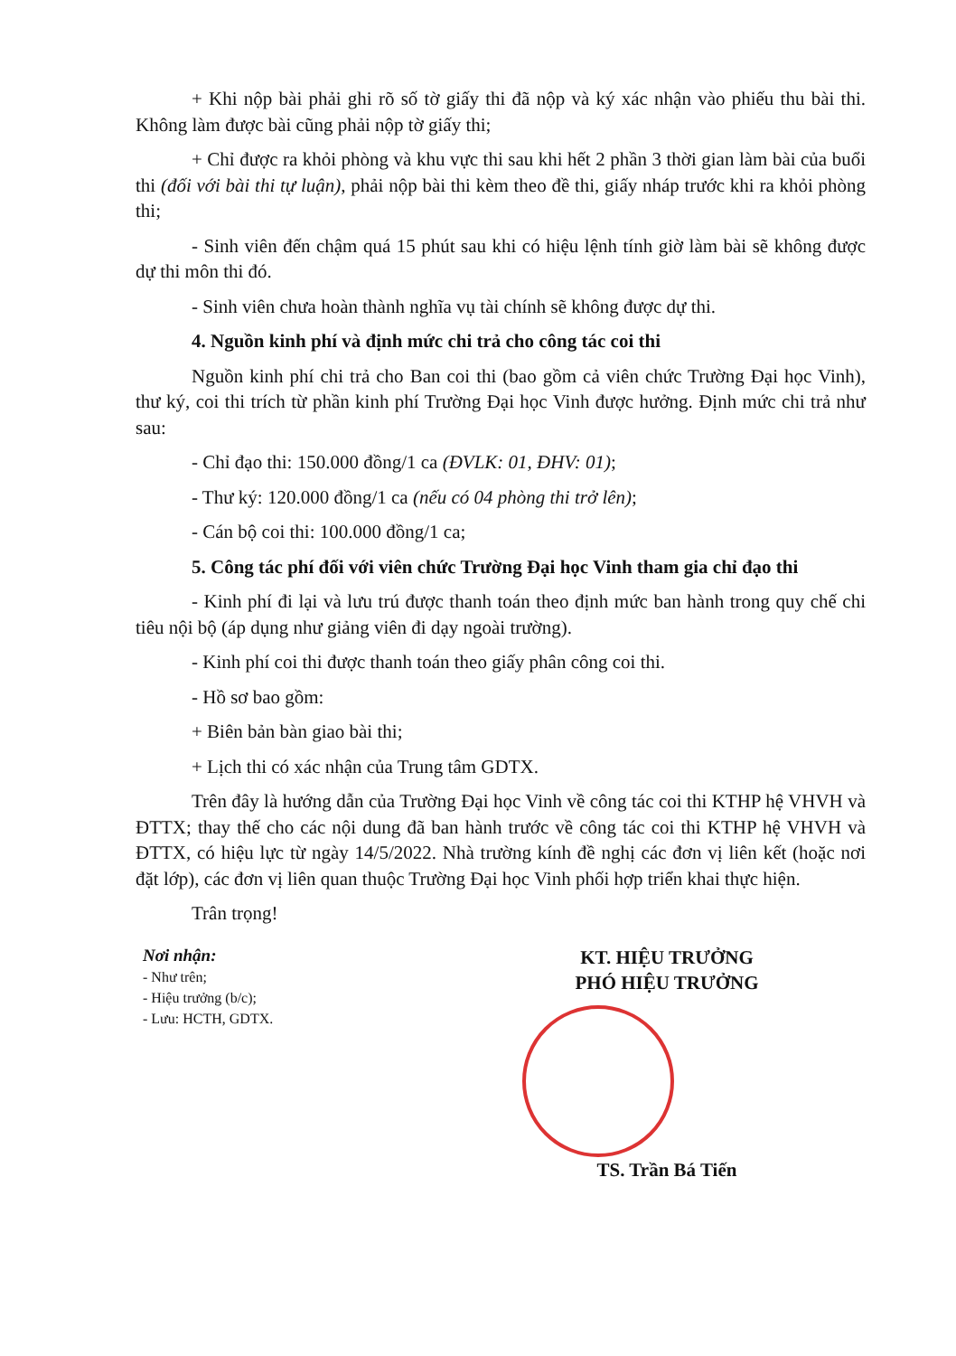+ Khi nộp bài phải ghi rõ số tờ giấy thi đã nộp và ký xác nhận vào phiếu thu bài thi. Không làm được bài cũng phải nộp tờ giấy thi;
+ Chỉ được ra khỏi phòng và khu vực thi sau khi hết 2 phần 3 thời gian làm bài của buổi thi (đối với bài thi tự luận), phải nộp bài thi kèm theo đề thi, giấy nháp trước khi ra khỏi phòng thi;
- Sinh viên đến chậm quá 15 phút sau khi có hiệu lệnh tính giờ làm bài sẽ không được dự thi môn thi đó.
- Sinh viên chưa hoàn thành nghĩa vụ tài chính sẽ không được dự thi.
4. Nguồn kinh phí và định mức chi trả cho công tác coi thi
Nguồn kinh phí chi trả cho Ban coi thi (bao gồm cả viên chức Trường Đại học Vinh), thư ký, coi thi trích từ phần kinh phí Trường Đại học Vinh được hưởng. Định mức chi trả như sau:
- Chỉ đạo thi: 150.000 đồng/1 ca (ĐVLK: 01, ĐHV: 01);
- Thư ký: 120.000 đồng/1 ca (nếu có 04 phòng thi trở lên);
- Cán bộ coi thi: 100.000 đồng/1 ca;
5. Công tác phí đối với viên chức Trường Đại học Vinh tham gia chỉ đạo thi
- Kinh phí đi lại và lưu trú được thanh toán theo định mức ban hành trong quy chế chi tiêu nội bộ (áp dụng như giảng viên đi dạy ngoài trường).
- Kinh phí coi thi được thanh toán theo giấy phân công coi thi.
- Hồ sơ bao gồm:
+ Biên bản bàn giao bài thi;
+ Lịch thi có xác nhận của Trung tâm GDTX.
Trên đây là hướng dẫn của Trường Đại học Vinh về công tác coi thi KTHP hệ VHVH và ĐTTX; thay thế cho các nội dung đã ban hành trước về công tác coi thi KTHP hệ VHVH và ĐTTX, có hiệu lực từ ngày 14/5/2022. Nhà trường kính đề nghị các đơn vị liên kết (hoặc nơi đặt lớp), các đơn vị liên quan thuộc Trường Đại học Vinh phối hợp triển khai thực hiện.
Trân trọng!
Nơi nhận:
- Như trên;
- Hiệu trưởng (b/c);
- Lưu: HCTH, GDTX.
KT. HIỆU TRƯỞNG
PHÓ HIỆU TRƯỞNG
TS. Trần Bá Tiến